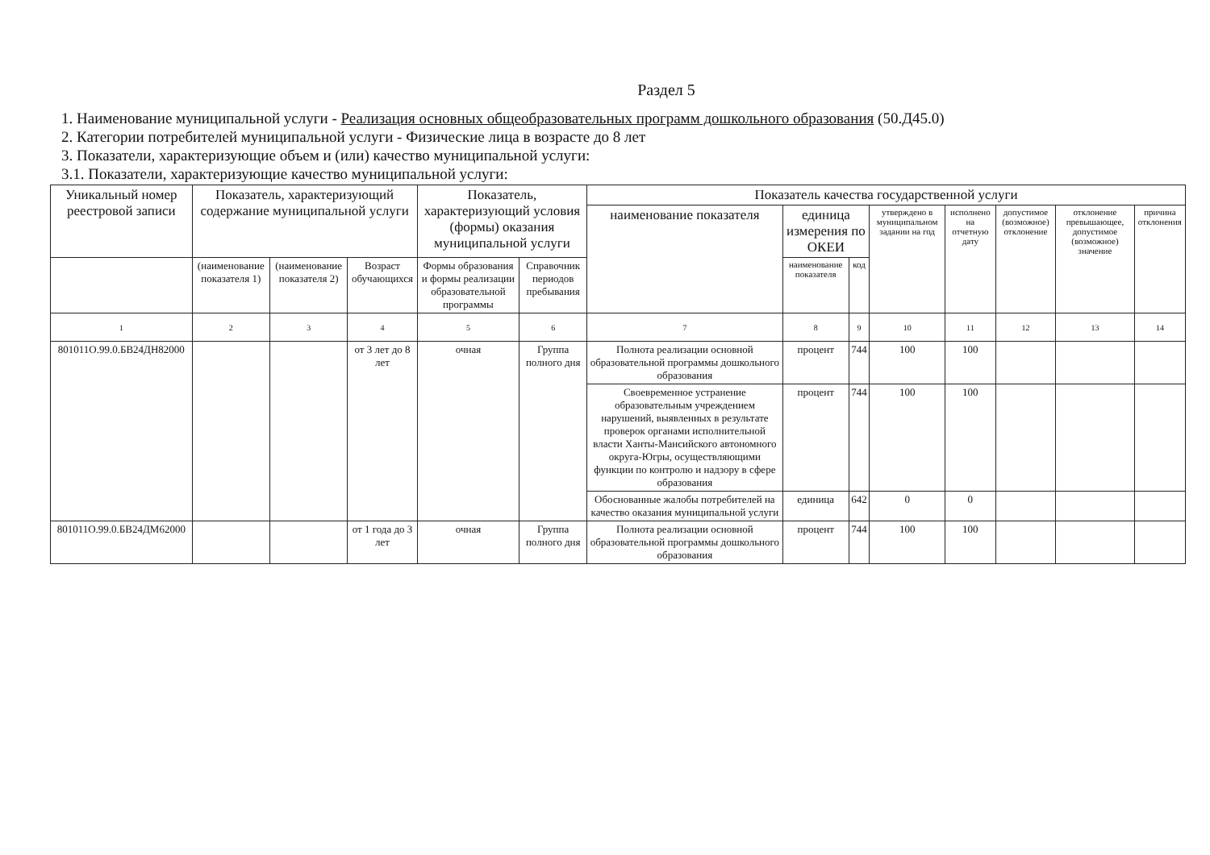Раздел 5
1. Наименование муниципальной услуги - Реализация основных общеобразовательных программ дошкольного образования (50.Д45.0)
2. Категории потребителей муниципальной услуги - Физические лица в возрасте до 8 лет
3. Показатели, характеризующие объем и (или) качество муниципальной услуги:
3.1. Показатели, характеризующие качество муниципальной услуги:
| Уникальный номер реестровой записи | Показатель, характеризующий содержание муниципальной услуги | | | Показатель, характеризующий условия (формы) оказания муниципальной услуги | | Показатель качества государственной услуги | | | | | | | |
| --- | --- | --- | --- | --- | --- | --- | --- | --- | --- | --- | --- | --- | --- |
| | | | | | | наименование показателя | единица измерения по ОКЕИ | | утверждено в муниципальном задании на год | исполнено на отчетную дату | допустимое (возможное) отклонение | отклонение превышающее, допустимое (возможное) значение | причина отклонения |
| | (наименование показателя 1) | (наименование показателя 2) | Возраст обучающихся | Формы образования и формы реализации образовательной программы | Справочник периодов пребывания | | наименование показателя | код | | | | | |
| 1 | 2 | 3 | 4 | 5 | 6 | 7 | 8 | 9 | 10 | 11 | 12 | 13 | 14 |
| 801011О.99.0.БВ24ДН82000 | | | от 3 лет до 8 лет | очная | Группа полного дня | Полнота реализации основной образовательной программы дошкольного образования | процент | 744 | 100 | 100 | | | |
| | | | | | | Своевременное устранение образовательным учреждением нарушений, выявленных в результате проверок органами исполнительной власти Ханты-Мансийского автономного округа-Югры, осуществляющими функции по контролю и надзору в сфере образования | процент | 744 | 100 | 100 | | | |
| | | | | | | Обоснованные жалобы потребителей на качество оказания муниципальной услуги | единица | 642 | 0 | 0 | | | |
| 801011О.99.0.БВ24ДМ62000 | | | от 1 года до 3 лет | очная | Группа полного дня | Полнота реализации основной образовательной программы дошкольного образования | процент | 744 | 100 | 100 | | | |